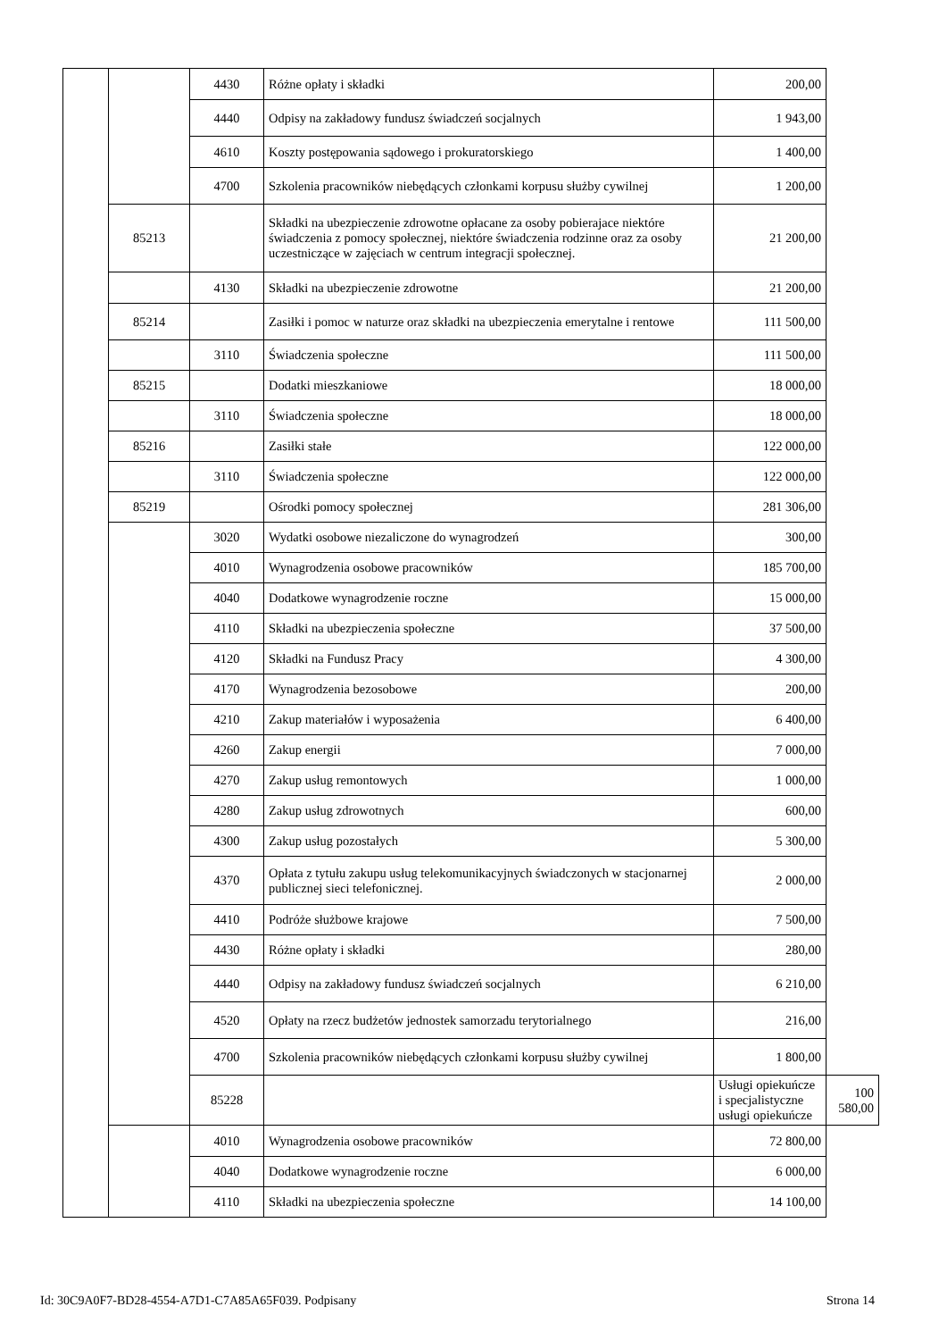| | | 4430 | Różne opłaty i składki | 200,00 | |
| | | 4440 | Odpisy na zakładowy fundusz świadczeń socjalnych | 1 943,00 | |
| | | 4610 | Koszty postępowania sądowego i prokuratorskiego | 1 400,00 | |
| | | 4700 | Szkolenia pracowników niebędących członkami korpusu służby cywilnej | 1 200,00 | |
| | 85213 | | Składki na ubezpieczenie zdrowotne opłacane za osoby pobierajace niektóre świadczenia z pomocy społecznej, niektóre świadczenia rodzinne oraz za osoby uczestniczące w zajęciach w centrum integracji społecznej. | 21 200,00 | |
| | | 4130 | Składki na ubezpieczenie zdrowotne | 21 200,00 | |
| | 85214 | | Zasiłki i pomoc w naturze oraz składki na ubezpieczenia emerytalne i rentowe | 111 500,00 | |
| | | 3110 | Świadczenia społeczne | 111 500,00 | |
| | 85215 | | Dodatki mieszkaniowe | 18 000,00 | |
| | | 3110 | Świadczenia społeczne | 18 000,00 | |
| | 85216 | | Zasiłki stałe | 122 000,00 | |
| | | 3110 | Świadczenia społeczne | 122 000,00 | |
| | 85219 | | Ośrodki pomocy społecznej | 281 306,00 | |
| | | 3020 | Wydatki osobowe niezaliczone do wynagrodzeń | 300,00 | |
| | | 4010 | Wynagrodzenia osobowe pracowników | 185 700,00 | |
| | | 4040 | Dodatkowe wynagrodzenie roczne | 15 000,00 | |
| | | 4110 | Składki na ubezpieczenia społeczne | 37 500,00 | |
| | | 4120 | Składki na Fundusz Pracy | 4 300,00 | |
| | | 4170 | Wynagrodzenia bezosobowe | 200,00 | |
| | | 4210 | Zakup materiałów i wyposażenia | 6 400,00 | |
| | | 4260 | Zakup energii | 7 000,00 | |
| | | 4270 | Zakup usług remontowych | 1 000,00 | |
| | | 4280 | Zakup usług zdrowotnych | 600,00 | |
| | | 4300 | Zakup usług pozostałych | 5 300,00 | |
| | | 4370 | Opłata z tytułu zakupu usług telekomunikacyjnych świadczonych w stacjonarnej publicznej sieci telefonicznej. | 2 000,00 | |
| | | 4410 | Podróże służbowe krajowe | 7 500,00 | |
| | | 4430 | Różne opłaty i składki | 280,00 | |
| | | 4440 | Odpisy na zakładowy fundusz świadczeń socjalnych | 6 210,00 | |
| | | 4520 | Opłaty na rzecz budżetów jednostek samorzadu terytorialnego | 216,00 | |
| | | 4700 | Szkolenia pracowników niebędących członkami korpusu służby cywilnej | 1 800,00 | |
| | | 85228 | | Usługi opiekuńcze i specjalistyczne usługi opiekuńcze | 100 580,00 |
| | | 4010 | Wynagrodzenia osobowe pracowników | 72 800,00 | |
| | | 4040 | Dodatkowe wynagrodzenie roczne | 6 000,00 | |
| | | 4110 | Składki na ubezpieczenia społeczne | 14 100,00 | |
Id: 30C9A0F7-BD28-4554-A7D1-C7A85A65F039. Podpisany Strona 14